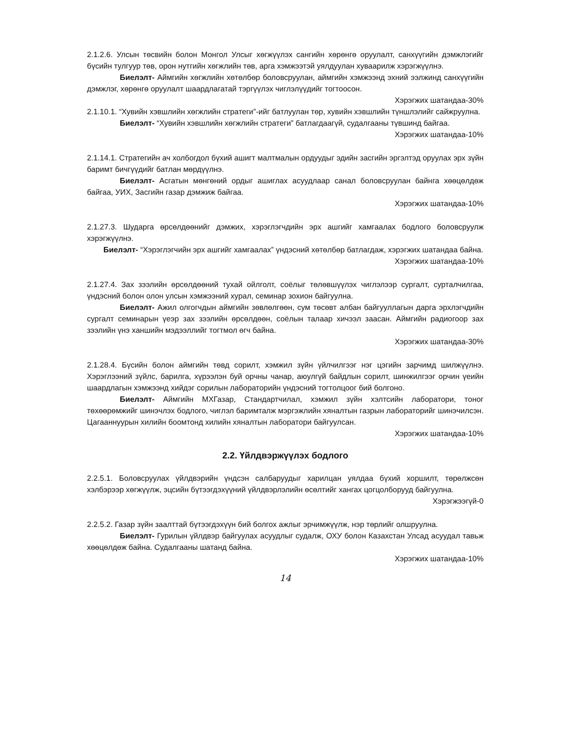2.1.2.6. Улсын төсвийн болон Монгол Улсыг хөгжүүлэх сангийн хөрөнгө оруулалт, санхүүгийн дэмжлэгийг бүсийн тулгуур төв, орон нутгийн хөгжлийн төв, арга хэмжээтэй уялдуулан хуваарилж хэрэгжүүлнэ.
Биелэлт- Аймгийн хөгжлийн хөтөлбөр боловсруулан, аймгийн хэмжээнд эхний ээлжинд санхүүгийн дэмжлэг, хөрөнгө оруулалт шаардлагатай тэргүүлэх чиглэлүүдийг тогтоосон.
Хэрэгжих шатандаа-30%
2.1.10.1. “Хувийн хэвшлийн хөгжлийн стратеги”-ийг батлуулан төр, хувийн хэвшлийн түншлэлийг сайжруулна.
Биелэлт- “Хувийн хэвшлийн хөгжлийн стратеги” батлагдаагүй, судалгааны түвшинд байгаа.
Хэрэгжих шатандаа-10%
2.1.14.1. Стратегийн ач холбогдол бүхий ашигт малтмалын ордуудыг эдийн засгийн эргэлтэд оруулах эрх зүйн баримт бичгүүдийг батлан мөрдүүлнэ.
Биелэлт- Асгатын мөнгөний ордыг ашиглах асуудлаар санал боловсруулан байнга хөөцөлдөж байгаа, УИХ, Засгийн газар дэмжиж байгаа.
Хэрэгжих шатандаа-10%
2.1.27.3. Шударга өрсөлдөөнийг дэмжих, хэрэглэгчдийн эрх ашгийг хамгаалах бодлого боловсруулж хэрэгжүүлнэ.
Биелэлт- “Хэрэглэгчийн эрх ашгийг хамгаалах” үндэсний хөтөлбөр батлагдаж, хэрэгжих шатандаа байна.
Хэрэгжих шатандаа-10%
2.1.27.4. Зах зээлийн өрсөлдөөний тухай ойлголт, соёлыг төлөвшүүлэх чиглэлээр сургалт, сурталчилгаа, үндэсний болон олон улсын хэмжээний хурал, семинар зохион байгуулна.
Биелэлт- Ажил олгогчдын аймгийн зөвлөлгөөн, сум төсөвт албан байгууллагын дарга эрхлэгчдийн сургалт семинарын үеэр зах зээлийн өрсөлдөөн, соёлын талаар хичээл заасан. Аймгийн радиогоор зах зээлийн үнэ ханшийн мэдээллийг тогтмол өгч байна.
Хэрэгжих шатандаа-30%
2.1.28.4. Бүсийн болон аймгийн төвд сорилт, хэмжил зүйн үйлчилгээг нэг цэгийн зарчимд шилжүүлнэ. Хэрэглээний зүйлс, барилга, хүрээлэн буй орчны чанар, аюулгүй байдлын сорилт, шинжилгээг орчин үеийн шаардлагын хэмжээнд хийдэг сорилын лабораторийн үндэсний тогтолцоог бий болгоно.
Биелэлт- Аймгийн МХГазар, Стандартчилал, хэмжил зүйн хэлтсийн лаборатори, тоног төхөөрөмжийг шинэчлэх бодлого, чиглэл баримталж мэргэжлийн хяналтын газрын лабораторийг шинэчилсэн. Цагааннуурын хилийн боомтонд хилийн хяналтын лаборатори байгуулсан.
Хэрэгжих шатандаа-10%
2.2. Үйлдвэржүүлэх бодлого
2.2.5.1. Боловсруулах үйлдвэрийн үндсэн салбаруудыг харилцан уялдаа бүхий хоршилт, төрөлжсөн хэлбэрээр хөгжүүлж, эцсийн бүтээгдэхүүний үйлдвэрлэлийн өсөлтийг хангах цогцолборууд байгуулна.
Хэрэгжээгүй-0
2.2.5.2. Газар зүйн заалттай бүтээгдэхүүн бий болгох ажлыг эрчимжүүлж, нэр төрлийг олшруулна.
Биелэлт- Гурилын үйлдвэр байгуулах асуудлыг судалж, ОХУ болон Казахстан Улсад асуудал тавьж хөөцөлдөж байна. Судалгааны шатанд байна.
Хэрэгжих шатандаа-10%
14